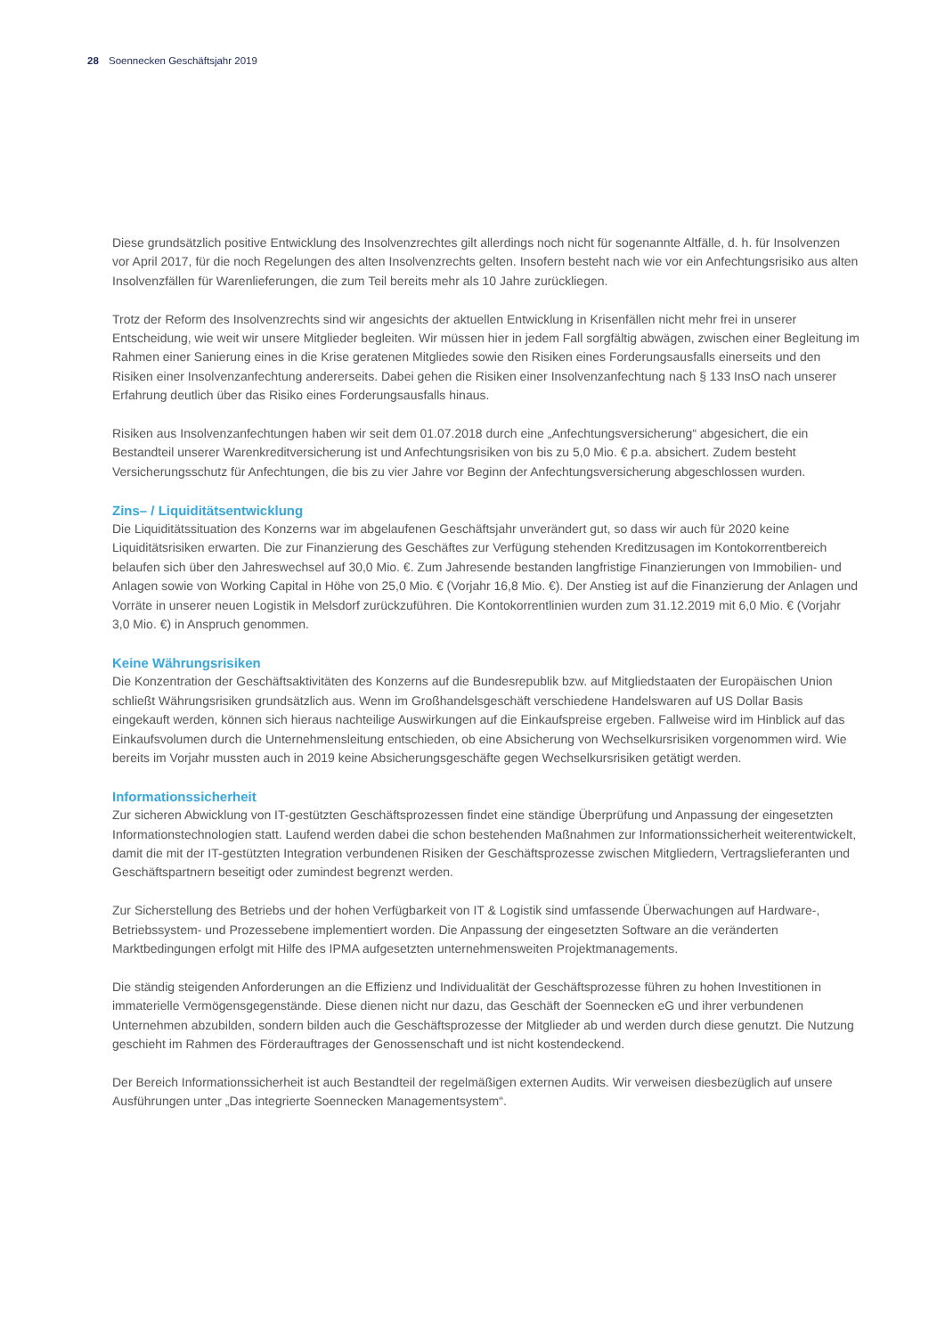28 Soennecken Geschäftsjahr 2019
Diese grundsätzlich positive Entwicklung des Insolvenzrechtes gilt allerdings noch nicht für sogenannte Altfälle, d. h. für Insolvenzen vor April 2017, für die noch Regelungen des alten Insolvenzrechts gelten. Insofern besteht nach wie vor ein Anfechtungsrisiko aus alten Insolvenzfällen für Warenlieferungen, die zum Teil bereits mehr als 10 Jahre zurückliegen.
Trotz der Reform des Insolvenzrechts sind wir angesichts der aktuellen Entwicklung in Krisenfällen nicht mehr frei in unserer Entscheidung, wie weit wir unsere Mitglieder begleiten. Wir müssen hier in jedem Fall sorgfältig abwägen, zwischen einer Begleitung im Rahmen einer Sanierung eines in die Krise geratenen Mitgliedes sowie den Risiken eines Forderungsausfalls einerseits und den Risiken einer Insolvenzanfechtung andererseits. Dabei gehen die Risiken einer Insolvenzanfechtung nach § 133 InsO nach unserer Erfahrung deutlich über das Risiko eines Forderungsausfalls hinaus.
Risiken aus Insolvenzanfechtungen haben wir seit dem 01.07.2018 durch eine „Anfechtungsversicherung“ abgesichert, die ein Bestandteil unserer Warenkreditversicherung ist und Anfechtungsrisiken von bis zu 5,0 Mio. € p.a. absichert. Zudem besteht Versicherungsschutz für Anfechtungen, die bis zu vier Jahre vor Beginn der Anfechtungsversicherung abgeschlossen wurden.
Zins– / Liquiditätsentwicklung
Die Liquiditätssituation des Konzerns war im abgelaufenen Geschäftsjahr unverändert gut, so dass wir auch für 2020 keine Liquiditätsrisiken erwarten. Die zur Finanzierung des Geschäftes zur Verfügung stehenden Kreditzusagen im Kontokorrentbereich belaufen sich über den Jahreswechsel auf 30,0 Mio. €. Zum Jahresende bestanden langfristige Finanzierungen von Immobilien- und Anlagen sowie von Working Capital in Höhe von 25,0 Mio. € (Vorjahr 16,8 Mio. €). Der Anstieg ist auf die Finanzierung der Anlagen und Vorräte in unserer neuen Logistik in Melsdorf zurückzuführen. Die Kontokorrentlinien wurden zum 31.12.2019 mit 6,0 Mio. € (Vorjahr 3,0 Mio. €) in Anspruch genommen.
Keine Währungsrisiken
Die Konzentration der Geschäftsaktivitäten des Konzerns auf die Bundesrepublik bzw. auf Mitgliedstaaten der Europäischen Union schließt Währungsrisiken grundsätzlich aus. Wenn im Großhandelsgeschäft verschiedene Handelswaren auf US Dollar Basis eingekauft werden, können sich hieraus nachteilige Auswirkungen auf die Einkaufspreise ergeben. Fallweise wird im Hinblick auf das Einkaufsvolumen durch die Unternehmensleitung entschieden, ob eine Absicherung von Wechselkursrisiken vorgenommen wird. Wie bereits im Vorjahr mussten auch in 2019 keine Absicherungsgeschäfte gegen Wechselkursrisiken getätigt werden.
Informationssicherheit
Zur sicheren Abwicklung von IT-gestützten Geschäftsprozessen findet eine ständige Überprüfung und Anpassung der eingesetzten Informationstechnologien statt. Laufend werden dabei die schon bestehenden Maßnahmen zur Informationssicherheit weiterentwickelt, damit die mit der IT-gestützten Integration verbundenen Risiken der Geschäftsprozesse zwischen Mitgliedern, Vertragslieferanten und Geschäftspartnern beseitigt oder zumindest begrenzt werden.
Zur Sicherstellung des Betriebs und der hohen Verfügbarkeit von IT & Logistik sind umfassende Überwachungen auf Hardware-, Betriebssystem- und Prozessebene implementiert worden. Die Anpassung der eingesetzten Software an die veränderten Marktbedingungen erfolgt mit Hilfe des IPMA aufgesetzten unternehmensweiten Projektmanagements.
Die ständig steigenden Anforderungen an die Effizienz und Individualität der Geschäftsprozesse führen zu hohen Investitionen in immaterielle Vermögensgegenstände. Diese dienen nicht nur dazu, das Geschäft der Soennecken eG und ihrer verbundenen Unternehmen abzubilden, sondern bilden auch die Geschäftsprozesse der Mitglieder ab und werden durch diese genutzt. Die Nutzung geschieht im Rahmen des Förderauftrages der Genossenschaft und ist nicht kostendeckend.
Der Bereich Informationssicherheit ist auch Bestandteil der regelmäßigen externen Audits. Wir verweisen diesbezüglich auf unsere Ausführungen unter „Das integrierte Soennecken Managementsystem“.